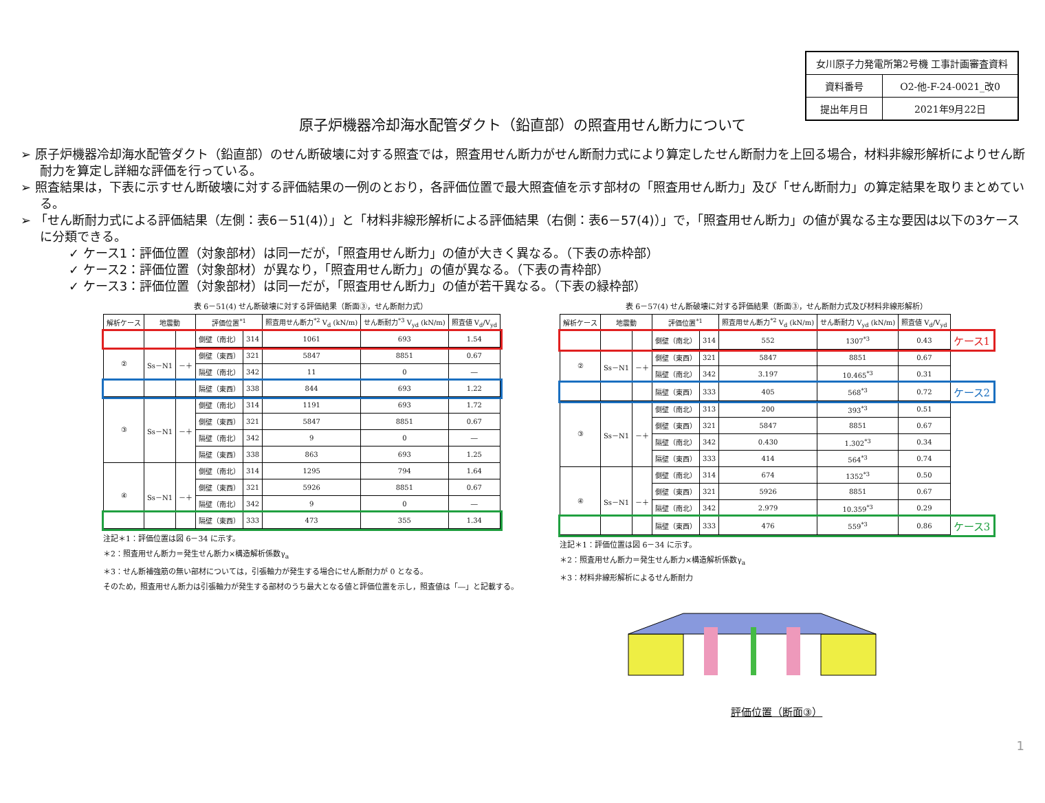| 女川原子力発電所第2号機 工事計画審査資料 | |
| 資料番号 | O2-他-F-24-0021_改0 |
| 提出年月日 | 2021年9月22日 |
原子炉機器冷却海水配管ダクト（鉛直部）の照査用せん断力について
➢ 原子炉機器冷却海水配管ダクト（鉛直部）のせん断破壊に対する照査では，照査用せん断力がせん断耐力式により算定したせん断耐力を上回る場合，材料非線形解析によりせん断耐力を算定し詳細な評価を行っている。
➢ 照査結果は，下表に示すせん断破壊に対する評価結果の一例のとおり，各評価位置で最大照査値を示す部材の「照査用せん断力」及び「せん断耐力」の算定結果を取りまとめている。
➢ 「せん断耐力式による評価結果（左側：表6－51(4)）」と「材料非線形解析による評価結果（右側：表6－57(4)）」で，「照査用せん断力」の値が異なる主な要因は以下の3ケースに分類できる。
✓ ケース1：評価位置（対象部材）は同一だが，「照査用せん断力」の値が大きく異なる。（下表の赤枠部）
✓ ケース2：評価位置（対象部材）が異なり，「照査用せん断力」の値が異なる。（下表の青枠部）
✓ ケース3：評価位置（対象部材）は同一だが，「照査用せん断力」の値が若干異なる。（下表の緑枠部）
表 6－51(4) せん断破壊に対する評価結果（断面③，せん断耐力式）
| 解析ケース | 地震動 | | 評価位置<sup>*1</sup> | | 照査用せん断力<sup>*2</sup> V<sub>d</sub> (kN/m) | せん断耐力<sup>*3</sup> V<sub>yd</sub> (kN/m) | 照査値 V<sub>d</sub>/V<sub>yd</sub> |
| --- | --- | --- | --- | --- | --- | --- | --- |
| ② | Ss－N1 | －＋ | 側壁（南北） | 314 | 1061 | 693 | 1.54 |
| | | | 側壁（東西） | 321 | 5847 | 8851 | 0.67 |
| | | | 隔壁（南北） | 342 | 11 | 0 | ― |
| | | | 隔壁（東西） | 338 | 844 | 693 | 1.22 |
| ③ | Ss－N1 | －＋ | 側壁（南北） | 314 | 1191 | 693 | 1.72 |
| | | | 側壁（東西） | 321 | 5847 | 8851 | 0.67 |
| | | | 隔壁（南北） | 342 | 9 | 0 | ― |
| | | | 隔壁（東西） | 338 | 863 | 693 | 1.25 |
| ④ | Ss－N1 | －＋ | 側壁（南北） | 314 | 1295 | 794 | 1.64 |
| | | | 側壁（東西） | 321 | 5926 | 8851 | 0.67 |
| | | | 隔壁（南北） | 342 | 9 | 0 | ― |
| | | | 隔壁（東西） | 333 | 473 | 355 | 1.34 |
注記＊1：評価位置は図 6－34 に示す。
＊2：照査用せん断力＝発生せん断力×構造解析係数γ<sub>a</sub>
＊3：せん断補強筋の無い部材については，引張軸力が発生する場合にせん断耐力が 0 となる。
そのため，照査用せん断力は引張軸力が発生する部材のうち最大となる値と評価位置を示し，照査値は「―」と記載する。
表 6－57(4) せん断破壊に対する評価結果（断面③，せん断耐力式及び材料非線形解析）
| 解析ケース | 地震動 | | 評価位置<sup>*1</sup> | | 照査用せん断力<sup>*2</sup> V<sub>d</sub> (kN/m) | せん断耐力 V<sub>yd</sub> (kN/m) | 照査値 V<sub>d</sub>/V<sub>yd</sub> | |
| --- | --- | --- | --- | --- | --- | --- | --- | --- |
| ② | Ss－N1 | －＋ | 側壁（南北） | 314 | 552 | 1307<sup>*3</sup> | 0.43 | ケース1 |
| | | | 側壁（東西） | 321 | 5847 | 8851 | 0.67 | |
| | | | 隔壁（南北） | 342 | 3.197 | 10.465<sup>*3</sup> | 0.31 | |
| | | | 隔壁（東西） | 333 | 405 | 568<sup>*3</sup> | 0.72 | ケース2 |
| ③ | Ss－N1 | －＋ | 側壁（南北） | 313 | 200 | 393<sup>*3</sup> | 0.51 | |
| | | | 側壁（東西） | 321 | 5847 | 8851 | 0.67 | |
| | | | 隔壁（南北） | 342 | 0.430 | 1.302<sup>*3</sup> | 0.34 | |
| | | | 隔壁（東西） | 333 | 414 | 564<sup>*3</sup> | 0.74 | |
| ④ | Ss－N1 | －＋ | 側壁（南北） | 314 | 674 | 1352<sup>*3</sup> | 0.50 | |
| | | | 側壁（東西） | 321 | 5926 | 8851 | 0.67 | |
| | | | 隔壁（南北） | 342 | 2.979 | 10.359<sup>*3</sup> | 0.29 | |
| | | | 隔壁（東西） | 333 | 476 | 559<sup>*3</sup> | 0.86 | ケース3 |
注記＊1：評価位置は図 6－34 に示す。
＊2：照査用せん断力＝発生せん断力×構造解析係数γ<sub>a</sub>
＊3：材料非線形解析によるせん断耐力
評価位置（断面③）
1